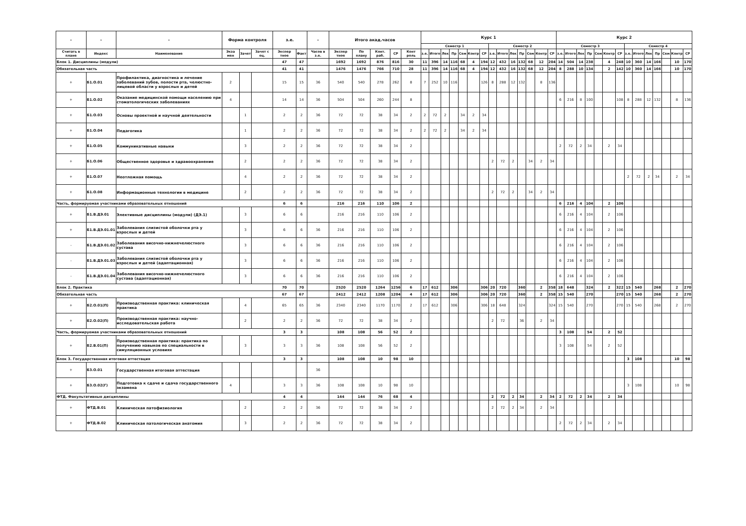| - | - | - | Форма контроля | | | з.е. | | - | Итого акад.часов | | | | | Курс 1 | | | | | | | | | | | | | | Курс 2 | | | | | | | | | | | | | |
| --- | --- | --- | --- | --- | --- | --- | --- | --- | --- | --- | --- | --- | --- | --- | --- | --- | --- | --- | --- | --- | --- | --- | --- | --- | --- | --- | --- | --- | --- | --- | --- | --- | --- | --- | --- | --- | --- | --- | --- | --- | --- |
| | | | | | | | | | | | | | | Семестр 1 | | | | | | | Семестр 2 | | | | | | | Семестр 3 | | | | | | | Семестр 4 | | | | | | |
| Считать в плане | Индекс | Наименование | Экза мен | Зачет | Зачет с оц. | Экспер тное | Факт | Часов в з.е. | Экспер тное | По плану | Конт. раб. | СР | Конт роль | з.е. | Итого | Лек | Пр | Сем | Контр | СР | з.е. | Итого | Лек | Пр | Сем | Контр | СР | з.е. | Итого | Лек | Пр | Сем | Контр | СР | з.е. | Итого | Лек | Пр | Сем | Контр | СР |
| Блок 1. Дисциплины (модули) | | | | | | 47 | 47 | | 1692 | 1692 | 876 | 816 | 30 | 11 | 396 | 14 | 116 | 68 | 4 | 194 | 12 | 432 | 16 | 132 | 68 | 12 | 204 | 14 | 504 | 14 | 238 | | 4 | 248 | 10 | 360 | 14 | 166 | | 10 | 170 |
| Обязательная часть | | | | | | 41 | 41 | | 1476 | 1476 | 766 | 710 | 28 | 11 | 396 | 14 | 116 | 68 | 4 | 194 | 12 | 432 | 16 | 132 | 68 | 12 | 204 | 8 | 288 | 10 | 134 | | 2 | 142 | 10 | 360 | 14 | 166 | | 10 | 170 |
| + | Б1.О.01 | Профилактика, диагностика и лечение заболеваний зубов, полости рта, челюстно-лицевой области у взрослых и детей | 2 | | | 15 | 15 | 36 | 540 | 540 | 278 | 262 | 8 | 7 | 252 | 10 | 116 | | | 126 | 8 | 288 | 12 | 132 | | 8 | 136 | | | | | | | | | | | | | | |
| + | Б1.О.02 | Оказание медицинской помощи населению при стоматологических заболеваниях | 4 | | | 14 | 14 | 36 | 504 | 504 | 260 | 244 | 8 | | | | | | | | | | | | | | | 6 | 216 | 8 | 100 | | | 108 | 8 | 288 | 12 | 132 | | 8 | 136 |
| + | Б1.О.03 | Основы проектной и научной деятельности | | 1 | | 2 | 2 | 36 | 72 | 72 | 38 | 34 | 2 | 2 | 72 | 2 | | 34 | 2 | 34 | | | | | | | | | | | | | | | | | | | | | |
| + | Б1.О.04 | Педагогика | | 1 | | 2 | 2 | 36 | 72 | 72 | 38 | 34 | 2 | 2 | 72 | 2 | | 34 | 2 | 34 | | | | | | | | | | | | | | | | | | | | | |
| + | Б1.О.05 | Коммуникативные навыки | | 3 | | 2 | 2 | 36 | 72 | 72 | 38 | 34 | 2 | | | | | | | | | | | | | | | 2 | 72 | 2 | 34 | | 2 | 34 | | | | | | | |
| + | Б1.О.06 | Общественное здоровье и здравоохранение | | 2 | | 2 | 2 | 36 | 72 | 72 | 38 | 34 | 2 | | | | | | | | 2 | 72 | 2 | | 34 | 2 | 34 | | | | | | | | | | | | | | |
| + | Б1.О.07 | Неотложная помощь | | 4 | | 2 | 2 | 36 | 72 | 72 | 38 | 34 | 2 | | | | | | | | | | | | | | | | | | | | | | 2 | 72 | 2 | 34 | | 2 | 34 |
| + | Б1.О.08 | Информационные технологии в медицине | | 2 | | 2 | 2 | 36 | 72 | 72 | 38 | 34 | 2 | | | | | | | | 2 | 72 | 2 | | 34 | 2 | 34 | | | | | | | | | | | | | | |
| Часть, формируемая участниками образовательных отношений | | | | | | 6 | 6 | | 216 | 216 | 110 | 106 | 2 | | | | | | | | | | | | | | | 6 | 216 | 4 | 104 | | 2 | 106 | | | | | | | |
| + | Б1.В.ДЭ.01 | Элективные дисциплины (модули) (ДЭ.1) | | 3 | | 6 | 6 | | 216 | 216 | 110 | 106 | 2 | | | | | | | | | | | | | | | 6 | 216 | 4 | 104 | | 2 | 106 | | | | | | | |
| + | Б1.В.ДЭ.01.01 | Заболевания слизистой оболочки рта у взрослых и детей | | 3 | | 6 | 6 | 36 | 216 | 216 | 110 | 106 | 2 | | | | | | | | | | | | | | | 6 | 216 | 4 | 104 | | 2 | 106 | | | | | | | |
| - | Б1.В.ДЭ.01.02 | Заболевания височно-нижнечелюстного сустава | | 3 | | 6 | 6 | 36 | 216 | 216 | 110 | 106 | 2 | | | | | | | | | | | | | | | 6 | 216 | 4 | 104 | | 2 | 106 | | | | | | | |
| - | Б1.В.ДЭ.01.03 | Заболевания слизистой оболочки рта у взрослых и детей (адаптационная) | | 3 | | 6 | 6 | 36 | 216 | 216 | 110 | 106 | 2 | | | | | | | | | | | | | | | 6 | 216 | 4 | 104 | | 2 | 106 | | | | | | | |
| - | Б1.В.ДЭ.01.04 | Заболевания височно-нижнечелюстного сустава (адаптационная) | | 3 | | 6 | 6 | 36 | 216 | 216 | 110 | 106 | 2 | | | | | | | | | | | | | | | 6 | 216 | 4 | 104 | | 2 | 106 | | | | | | | |
| Блок 2. Практика | | | | | | 70 | 70 | | 2520 | 2520 | 1264 | 1256 | 6 | 17 | 612 | | 306 | | | 306 | 20 | 720 | | 360 | | 2 | 358 | 18 | 648 | | 324 | | 2 | 322 | 15 | 540 | | 268 | | 2 | 270 |
| Обязательная часть | | | | | | 67 | 67 | | 2412 | 2412 | 1208 | 1204 | 4 | 17 | 612 | | 306 | | | 306 | 20 | 720 | | 360 | | 2 | 358 | 15 | 540 | | 270 | | | 270 | 15 | 540 | | 268 | | 2 | 270 |
| + | Б2.О.01(П) | Производственная практика: клиническая практика | | 4 | | 65 | 65 | 36 | 2340 | 2340 | 1170 | 1170 | 2 | 17 | 612 | | 306 | | | 306 | 18 | 648 | | 324 | | | 324 | 15 | 540 | | 270 | | | 270 | 15 | 540 | | 268 | | 2 | 270 |
| + | Б2.О.02(П) | Производственная практика: научно-исследовательская работа | | 2 | | 2 | 2 | 36 | 72 | 72 | 38 | 34 | 2 | | | | | | | | 2 | 72 | | 36 | | 2 | 34 | | | | | | | | | | | | | | |
| Часть, формируемая участниками образовательных отношений | | | | | | 3 | 3 | | 108 | 108 | 56 | 52 | 2 | | | | | | | | | | | | | | | 3 | 108 | | 54 | | 2 | 52 | | | | | | | |
| + | Б2.В.01(П) | Производственная практика: практика по получению навыков по специальности в симуляционных условиях | | 3 | | 3 | 3 | 36 | 108 | 108 | 56 | 52 | 2 | | | | | | | | | | | | | | | 3 | 108 | | 54 | | 2 | 52 | | | | | | | |
| Блок 3. Государственная итоговая аттестация | | | | | | 3 | 3 | | 108 | 108 | 10 | 98 | 10 | | | | | | | | | | | | | | | | | | | | | | 3 | 108 | | | | 10 | 98 |
| + | Б3.О.01 | Государственная итоговая аттестация | | | | | | 36 | | | | | | | | | | | | | | | | | | | | | | | | | | | | | | | | | |
| + | Б3.О.02(Г) | Подготовка к сдаче и сдача государственного экзамена | 4 | | | 3 | 3 | 36 | 108 | 108 | 10 | 98 | 10 | | | | | | | | | | | | | | | | | | | | | | 3 | 108 | | | | 10 | 98 |
| ФТД. Факультативные дисциплины | | | | | | 4 | 4 | | 144 | 144 | 76 | 68 | 4 | | | | | | | | 2 | 72 | 2 | 34 | | 2 | 34 | 2 | 72 | 2 | 34 | | 2 | 34 | | | | | | | |
| + | ФТД.В.01 | Клиническая патофизиология | | 2 | | 2 | 2 | 36 | 72 | 72 | 38 | 34 | 2 | | | | | | | | 2 | 72 | 2 | 34 | | 2 | 34 | | | | | | | | | | | | | | |
| + | ФТД.В.02 | Клиническая патологическая анатомия | | 3 | | 2 | 2 | 36 | 72 | 72 | 38 | 34 | 2 | | | | | | | | | | | | | | | 2 | 72 | 2 | 34 | | 2 | 34 | | | | | | | |